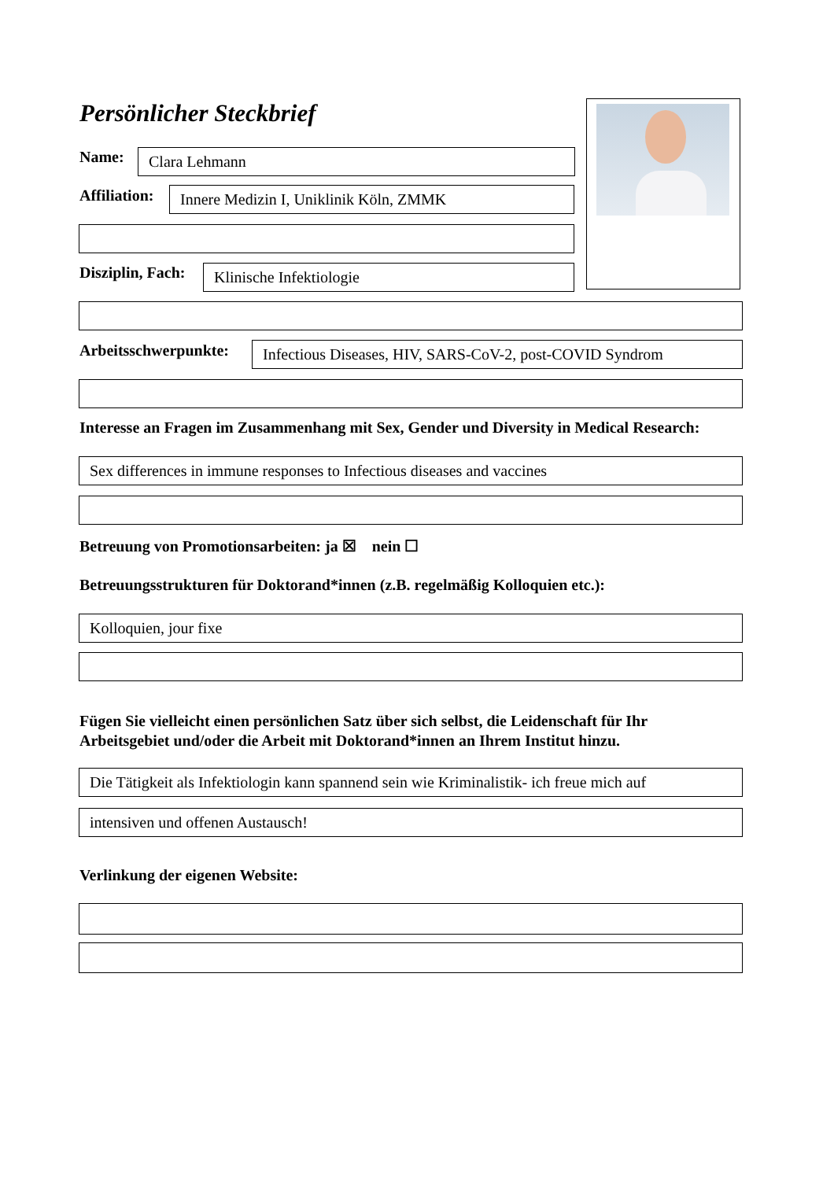Persönlicher Steckbrief
Name: Clara Lehmann
Affiliation: Innere Medizin I, Uniklinik Köln, ZMMK
Disziplin, Fach: Klinische Infektiologie
Arbeitsschwerpunkte:
Infectious Diseases, HIV, SARS-CoV-2, post-COVID Syndrom
Interesse an Fragen im Zusammenhang mit Sex, Gender und Diversity in Medical Research:
Sex differences in immune responses to Infectious diseases and vaccines
Betreuung von Promotionsarbeiten: ja ☒ nein ☐
Betreuungsstrukturen für Doktorand*innen (z.B. regelmäßig Kolloquien etc.):
Kolloquien, jour fixe
Fügen Sie vielleicht einen persönlichen Satz über sich selbst, die Leidenschaft für Ihr
Arbeitsgebiet und/oder die Arbeit mit Doktorand*innen an Ihrem Institut hinzu.
Die Tätigkeit als Infektiologin kann spannend sein wie Kriminalistik- ich freue mich auf
intensiven und offenen Austausch!
Verlinkung der eigenen Website: